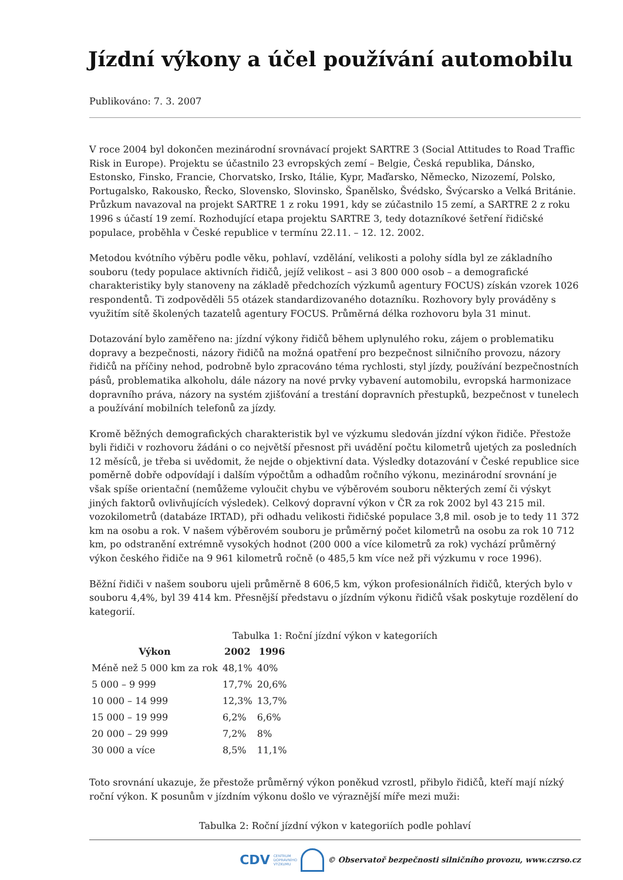Jízdní výkony a účel používání automobilu
Publikováno: 7. 3. 2007
V roce 2004 byl dokončen mezinárodní srovnávací projekt SARTRE 3 (Social Attitudes to Road Traffic Risk in Europe). Projektu se účastnilo 23 evropských zemí – Belgie, Česká republika, Dánsko, Estonsko, Finsko, Francie, Chorvatsko, Irsko, Itálie, Kypr, Maďarsko, Německo, Nizozemí, Polsko, Portugalsko, Rakousko, Řecko, Slovensko, Slovinsko, Španělsko, Švédsko, Švýcarsko a Velká Británie. Průzkum navazoval na projekt SARTRE 1 z roku 1991, kdy se zúčastnilo 15 zemí, a SARTRE 2 z roku 1996 s účastí 19 zemí. Rozhodující etapa projektu SARTRE 3, tedy dotazníkové šetření řidičské populace, proběhla v České republice v termínu 22.11. – 12. 12. 2002.
Metodou kvótního výběru podle věku, pohlaví, vzdělání, velikosti a polohy sídla byl ze základního souboru (tedy populace aktivních řidičů, jejíž velikost – asi 3 800 000 osob – a demografické charakteristiky byly stanoveny na základě předchozích výzkumů agentury FOCUS) získán vzorek 1026 respondentů. Ti zodpověděli 55 otázek standardizovaného dotazníku. Rozhovory byly prováděny s využitím sítě školených tazatelů agentury FOCUS. Průměrná délka rozhovoru byla 31 minut.
Dotazování bylo zaměřeno na: jízdní výkony řidičů během uplynulého roku, zájem o problematiku dopravy a bezpečnosti, názory řidičů na možná opatření pro bezpečnost silničního provozu, názory řidičů na příčiny nehod, podrobně bylo zpracováno téma rychlosti, styl jízdy, používání bezpečnostních pásů, problematika alkoholu, dále názory na nové prvky vybavení automobilu, evropská harmonizace dopravního práva, názory na systém zjišťování a trestání dopravních přestupků, bezpečnost v tunelech a používání mobilních telefonů za jízdy.
Kromě běžných demografických charakteristik byl ve výzkumu sledován jízdní výkon řidiče. Přestože byli řidiči v rozhovoru žádáni o co největší přesnost při uvádění počtu kilometrů ujetých za posledních 12 měsíců, je třeba si uvědomit, že nejde o objektivní data. Výsledky dotazování v České republice sice poměrně dobře odpovídají i dalším výpočtům a odhadům ročního výkonu, mezinárodní srovnání je však spíše orientační (nemůžeme vyloučit chybu ve výběrovém souboru některých zemí či výskyt jiných faktorů ovlivňujících výsledek). Celkový dopravní výkon v ČR za rok 2002 byl 43 215 mil. vozokilometrů (databáze IRTAD), při odhadu velikosti řidičské populace 3,8 mil. osob je to tedy 11 372 km na osobu a rok. V našem výběrovém souboru je průměrný počet kilometrů na osobu za rok 10 712 km, po odstranění extrémně vysokých hodnot (200 000 a více kilometrů za rok) vychází průměrný výkon českého řidiče na 9 961 kilometrů ročně (o 485,5 km více než při výzkumu v roce 1996).
Běžní řidiči v našem souboru ujeli průměrně 8 606,5 km, výkon profesionálních řidičů, kterých bylo v souboru 4,4%, byl 39 414 km. Přesnější představu o jízdním výkonu řidičů však poskytuje rozdělení do kategorií.
Tabulka 1: Roční jízdní výkon v kategoriích
| Výkon | 2002 | 1996 |
| --- | --- | --- |
| Méně než 5 000 km za rok | 48,1% | 40% |
| 5 000 – 9 999 | 17,7% | 20,6% |
| 10 000 – 14 999 | 12,3% | 13,7% |
| 15 000 – 19 999 | 6,2% | 6,6% |
| 20 000 – 29 999 | 7,2% | 8% |
| 30 000 a více | 8,5% | 11,1% |
Toto srovnání ukazuje, že přestože průměrný výkon poněkud vzrostl, přibylo řidičů, kteří mají nízký roční výkon. K posunům v jízdním výkonu došlo ve výraznější míře mezi muži:
Tabulka 2: Roční jízdní výkon v kategoriích podle pohlaví
CDV CENTRUM
DOPRAVNÍHO
VÝZKUMU © Observatoř bezpečnosti silničního provozu, www.czrso.cz